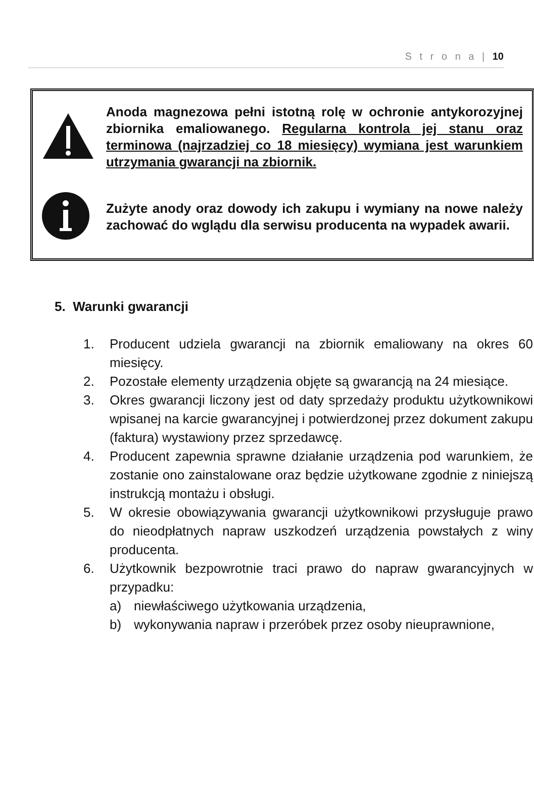S t r o n a | 10
Anoda magnezowa pełni istotną rolę w ochronie antykorozyjnej zbiornika emaliowanego. Regularna kontrola jej stanu oraz terminowa (najrzadziej co 18 miesięcy) wymiana jest warunkiem utrzymania gwarancji na zbiornik.
Zużyte anody oraz dowody ich zakupu i wymiany na nowe należy zachować do wglądu dla serwisu producenta na wypadek awarii.
5. Warunki gwarancji
1. Producent udziela gwarancji na zbiornik emaliowany na okres 60 miesięcy.
2. Pozostałe elementy urządzenia objęte są gwarancją na 24 miesiące.
3. Okres gwarancji liczony jest od daty sprzedaży produktu użytkownikowi wpisanej na karcie gwarancyjnej i potwierdzonej przez dokument zakupu (faktura) wystawiony przez sprzedawcę.
4. Producent zapewnia sprawne działanie urządzenia pod warunkiem, że zostanie ono zainstalowane oraz będzie użytkowane zgodnie z niniejszą instrukcją montażu i obsługi.
5. W okresie obowiązywania gwarancji użytkownikowi przysługuje prawo do nieodpłatnych napraw uszkodzeń urządzenia powstałych z winy producenta.
6. Użytkownik bezpowrotnie traci prawo do napraw gwarancyjnych w przypadku:
a) niewłaściwego użytkowania urządzenia,
b) wykonywania napraw i przeróbek przez osoby nieuprawnione,